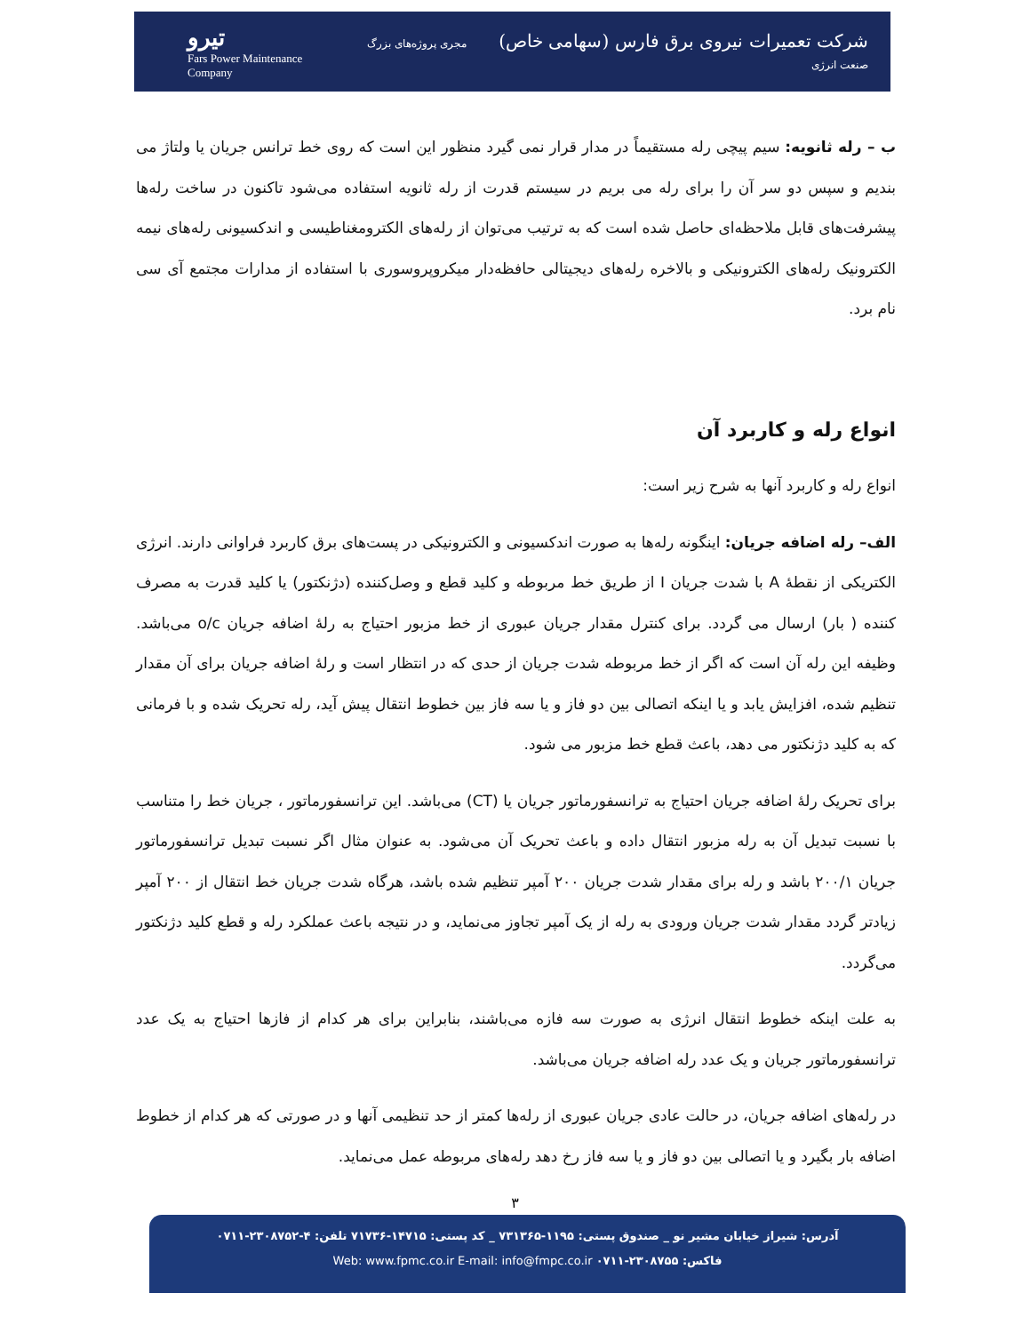تیرو
Fars Power Maintenance Company
شرکت تعمیرات نیروی برق فارس (سهامی خاص) مجری پروژه‌های بزرگ صنعت انرژی
ب – رله ثانویه: سیم پیچی رله مستقیماً در مدار قرار نمی گیرد منظور این است که روی خط ترانس جریان یا ولتاژ می بندیم و سپس دو سر آن را برای رله می بریم در سیستم قدرت از رله ثانویه استفاده می‌شود تاکنون در ساخت رله‌ها پیشرفت‌های قابل ملاحظه‌ای حاصل شده است که به ترتیب می‌توان از رله‌های الکترومغناطیسی و اندکسیونی رله‌های نیمه الکترونیک رله‌های الکترونیکی و بالاخره رله‌های دیجیتالی حافظه‌دار میکروپروسوری با استفاده از مدارات مجتمع آی سی نام برد.
انواع رله و کاربرد آن
انواع رله و کاربرد آنها به شرح زیر است:
الف– رله اضافه جریان: اینگونه رله‌ها به صورت اندکسیونی و الکترونیکی در پست‌های برق کاربرد فراوانی دارند. انرژی الکتریکی از نقطهٔ A با شدت جریان I از طریق خط مربوطه و کلید قطع و وصل‌کننده (دژنکتور) یا کلید قدرت به مصرف کننده ( بار) ارسال می گردد. برای کنترل مقدار جریان عبوری از خط مزبور احتیاج به رلهٔ اضافه جریان o/c می‌باشد. وظیفه این رله آن است که اگر از خط مربوطه شدت جریان از حدی که در انتظار است و رلهٔ اضافه جریان برای آن مقدار تنظیم شده، افزایش یابد و یا اینکه اتصالی بین دو فاز و یا سه فاز بین خطوط انتقال پیش آید، رله تحریک شده و با فرمانی که به کلید دژنکتور می دهد، باعث قطع خط مزبور می شود.
برای تحریک رلهٔ اضافه جریان احتیاج به ترانسفورماتور جریان یا (CT) می‌باشد. این ترانسفورماتور ، جریان خط را متناسب با نسبت تبدیل آن به رله مزبور انتقال داده و باعث تحریک آن می‌شود. به عنوان مثال اگر نسبت تبدیل ترانسفورماتور جریان ۲۰۰/۱ باشد و رله برای مقدار شدت جریان ۲۰۰ آمپر تنظیم شده باشد، هرگاه شدت جریان خط انتقال از ۲۰۰ آمپر زیادتر گردد مقدار شدت جریان ورودی به رله از یک آمپر تجاوز می‌نماید، و در نتیجه باعث عملکرد رله و قطع کلید دژنکتور می‌گردد.
به علت اینکه خطوط انتقال انرژی به صورت سه فازه می‌باشند، بنابراین برای هر کدام از فازها احتیاج به یک عدد ترانسفورماتور جریان و یک عدد رله اضافه جریان می‌باشد.
در رله‌های اضافه جریان، در حالت عادی جریان عبوری از رله‌ها کمتر از حد تنظیمی آنها و در صورتی که هر کدام از خطوط اضافه بار بگیرد و یا اتصالی بین دو فاز و یا سه فاز رخ دهد رله‌های مربوطه عمل می‌نماید.
۳
آدرس: شیراز خیابان مشیر نو _ صندوق پستی: ۱۱۹۵-۷۳۱۳۶۵ _ کد پستی: ۱۴۷۱۵-۷۱۷۳۶ تلفن: ۴-۲۳۰۸۷۵۲-۰۷۱۱
فاکس: ۲۳۰۸۷۵۵-۰۷۱۱ Web: www.fpmc.co.ir E-mail: info@fmpc.co.ir